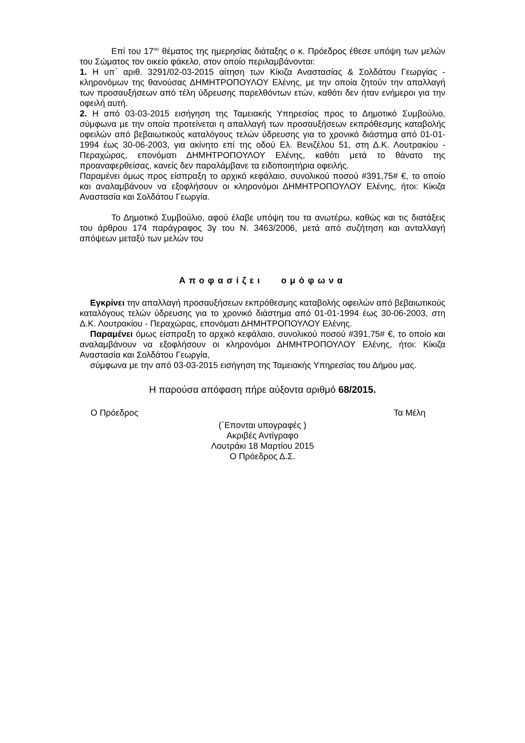Επί του 17<sup>ου</sup> θέματος της ημερησίας διάταξης ο κ. Πρόεδρος έθεσε υπόψη των μελών του Σώματος τον οικείο φάκελο, στον οποίο περιλαμβάνονται:
1. Η υπ΄ αριθ. 3291/02-03-2015 αίτηση των Κίκιζα Αναστασίας & Σολδάτου Γεωργίας - κληρονόμων της θανούσας ΔΗΜΗΤΡΟΠΟΥΛΟΥ Ελένης, με την οποία ζητούν την απαλλαγή των προσαυξήσεων από τέλη ύδρευσης παρελθόντων ετών, καθότι δεν ήταν ενήμεροι για την οφειλή αυτή.
2. Η από 03-03-2015 εισήγηση της Ταμειακής Υπηρεσίας προς το Δημοτικό Συμβούλιο, σύμφωνα με την οποία προτείνεται η απαλλαγή των προσαυξήσεων εκπρόθεσμης καταβολής οφειλών από βεβαιωτικούς καταλόγους τελών ύδρευσης για το χρονικό διάστημα από 01-01-1994 έως 30-06-2003, για ακίνητο επί της οδού Ελ. Βενιζέλου 51, στη Δ.Κ. Λουτρακίου - Περαχώρας, επονόματι ΔΗΜΗΤΡΟΠΟΥΛΟΥ Ελένης, καθότι μετά το θάνατο της προαναφερθείσας, κανείς δεν παραλάμβανε τα ειδοποιητήρια οφειλής.
Παραμένει όμως προς είσπραξη το αρχικό κεφάλαιο, συνολικού ποσού #391,75# €, το οποίο και αναλαμβάνουν να εξοφλήσουν οι κληρονόμοι ΔΗΜΗΤΡΟΠΟΥΛΟΥ Ελένης, ήτοι: Κίκιζα Αναστασία και Σολδάτου Γεωργία.
Το Δημοτικό Συμβούλιο, αφού έλαβε υπόψη του τα ανωτέρω, καθώς και τις διατάξεις του άρθρου 174 παράγραφος 3γ του Ν. 3463/2006, μετά από συζήτηση και ανταλλαγή απόψεων μεταξύ των μελών του
Αποφασίζει ομόφωνα
Εγκρίνει την απαλλαγή προσαυξήσεων εκπρόθεσμης καταβολής οφειλών από βεβαιωτικούς καταλόγους τελών ύδρευσης για το χρονικό διάστημα από 01-01-1994 έως 30-06-2003, στη Δ.Κ. Λουτρακίου - Περαχώρας, επονόματι ΔΗΜΗΤΡΟΠΟΥΛΟΥ Ελένης.
Παραμένει όμως είσπραξη το αρχικό κεφάλαιο, συνολικού ποσού #391,75# €, το οποίο και αναλαμβάνουν να εξοφλήσουν οι κληρονόμοι ΔΗΜΗΤΡΟΠΟΥΛΟΥ Ελένης, ήτοι: Κίκιζα Αναστασία και Σολδάτου Γεωργία,
σύμφωνα με την από 03-03-2015 εισήγηση της Ταμειακής Υπηρεσίας του Δήμου μας.
Η παρούσα απόφαση πήρε αύξοντα αριθμό 68/2015.
Ο Πρόεδρος Τα Μέλη
(΄Επονται υπογραφές )
Ακριβές Αντίγραφο
Λουτράκι 18 Μαρτίου 2015
Ο Πρόεδρος Δ.Σ.